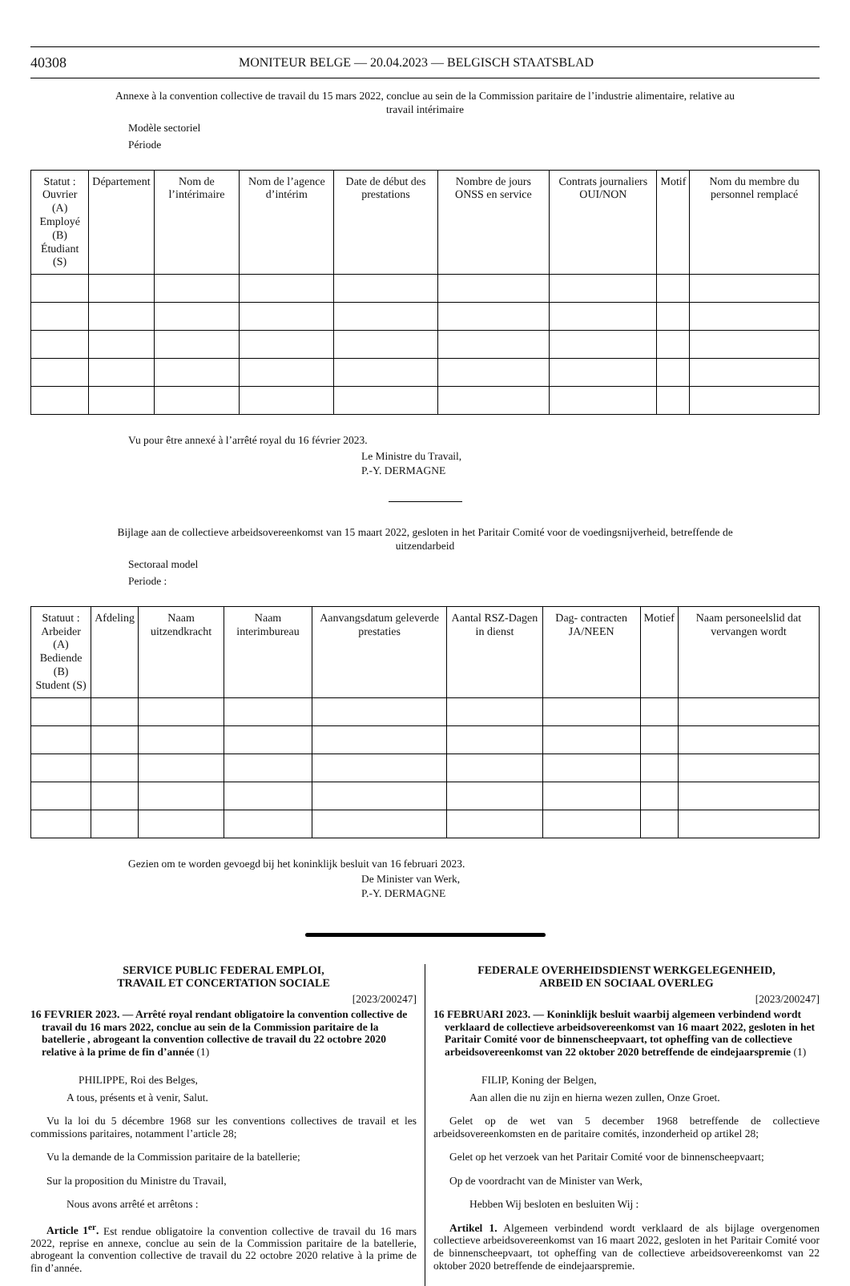40308 MONITEUR BELGE — 20.04.2023 — BELGISCH STAATSBLAD
Annexe à la convention collective de travail du 15 mars 2022, conclue au sein de la Commission paritaire de l’industrie alimentaire, relative au travail intérimaire
Modèle sectoriel
Période
| Statut : Ouvrier (A) Employé (B) Étudiant (S) | Département | Nom de l’intérimaire | Nom de l’agence d’intérim | Date de début des prestations | Nombre de jours ONSS en service | Contrats journaliers OUI/NON | Motif | Nom du membre du personnel remplacé |
| --- | --- | --- | --- | --- | --- | --- | --- | --- |
Vu pour être annexé à l’arrêté royal du 16 février 2023.
Le Ministre du Travail,
P.-Y. DERMAGNE
Bijlage aan de collectieve arbeidsovereenkomst van 15 maart 2022, gesloten in het Paritair Comité voor de voedingsnijverheid, betreffende de uitzendarbeid
Sectoraal model
Periode :
| Statuut : Arbeider (A) Bediende (B) Student (S) | Afdeling | Naam uitzendkracht | Naam interimbureau | Aanvangsdatum geleverde prestaties | Aantal RSZ-Dagen in dienst | Dag- contracten JA/NEEN | Motief | Naam personeelslid dat vervangen wordt |
| --- | --- | --- | --- | --- | --- | --- | --- | --- |
Gezien om te worden gevoegd bij het koninklijk besluit van 16 februari 2023.
De Minister van Werk,
P.-Y. DERMAGNE
SERVICE PUBLIC FEDERAL EMPLOI,
TRAVAIL ET CONCERTATION SOCIALE
[2023/200247]
16 FEVRIER 2023. — Arrêté royal rendant obligatoire la convention collective de travail du 16 mars 2022, conclue au sein de la Commission paritaire de la batellerie , abrogeant la convention collective de travail du 22 octobre 2020 relative à la prime de fin d’année (1)
PHILIPPE, Roi des Belges,
A tous, présents et à venir, Salut.
Vu la loi du 5 décembre 1968 sur les conventions collectives de travail et les commissions paritaires, notamment l’article 28;
Vu la demande de la Commission paritaire de la batellerie;
Sur la proposition du Ministre du Travail,
Nous avons arrêté et arrêtons :
Article 1<sup>er</sup>. Est rendue obligatoire la convention collective de travail du 16 mars 2022, reprise en annexe, conclue au sein de la Commission paritaire de la batellerie, abrogeant la convention collective de travail du 22 octobre 2020 relative à la prime de fin d’année.
FEDERALE OVERHEIDSDIENST WERKGELEGENHEID,
ARBEID EN SOCIAAL OVERLEG
[2023/200247]
16 FEBRUARI 2023. — Koninklijk besluit waarbij algemeen verbindend wordt verklaard de collectieve arbeidsovereenkomst van 16 maart 2022, gesloten in het Paritair Comité voor de binnenscheepvaart, tot opheffing van de collectieve arbeidsovereenkomst van 22 oktober 2020 betreffende de eindejaarspremie (1)
FILIP, Koning der Belgen,
Aan allen die nu zijn en hierna wezen zullen, Onze Groet.
Gelet op de wet van 5 december 1968 betreffende de collectieve arbeidsovereenkomsten en de paritaire comités, inzonderheid op artikel 28;
Gelet op het verzoek van het Paritair Comité voor de binnenscheepvaart;
Op de voordracht van de Minister van Werk,
Hebben Wij besloten en besluiten Wij :
Artikel 1. Algemeen verbindend wordt verklaard de als bijlage overgenomen collectieve arbeidsovereenkomst van 16 maart 2022, gesloten in het Paritair Comité voor de binnenscheepvaart, tot opheffing van de collectieve arbeidsovereenkomst van 22 oktober 2020 betreffende de eindejaarspremie.